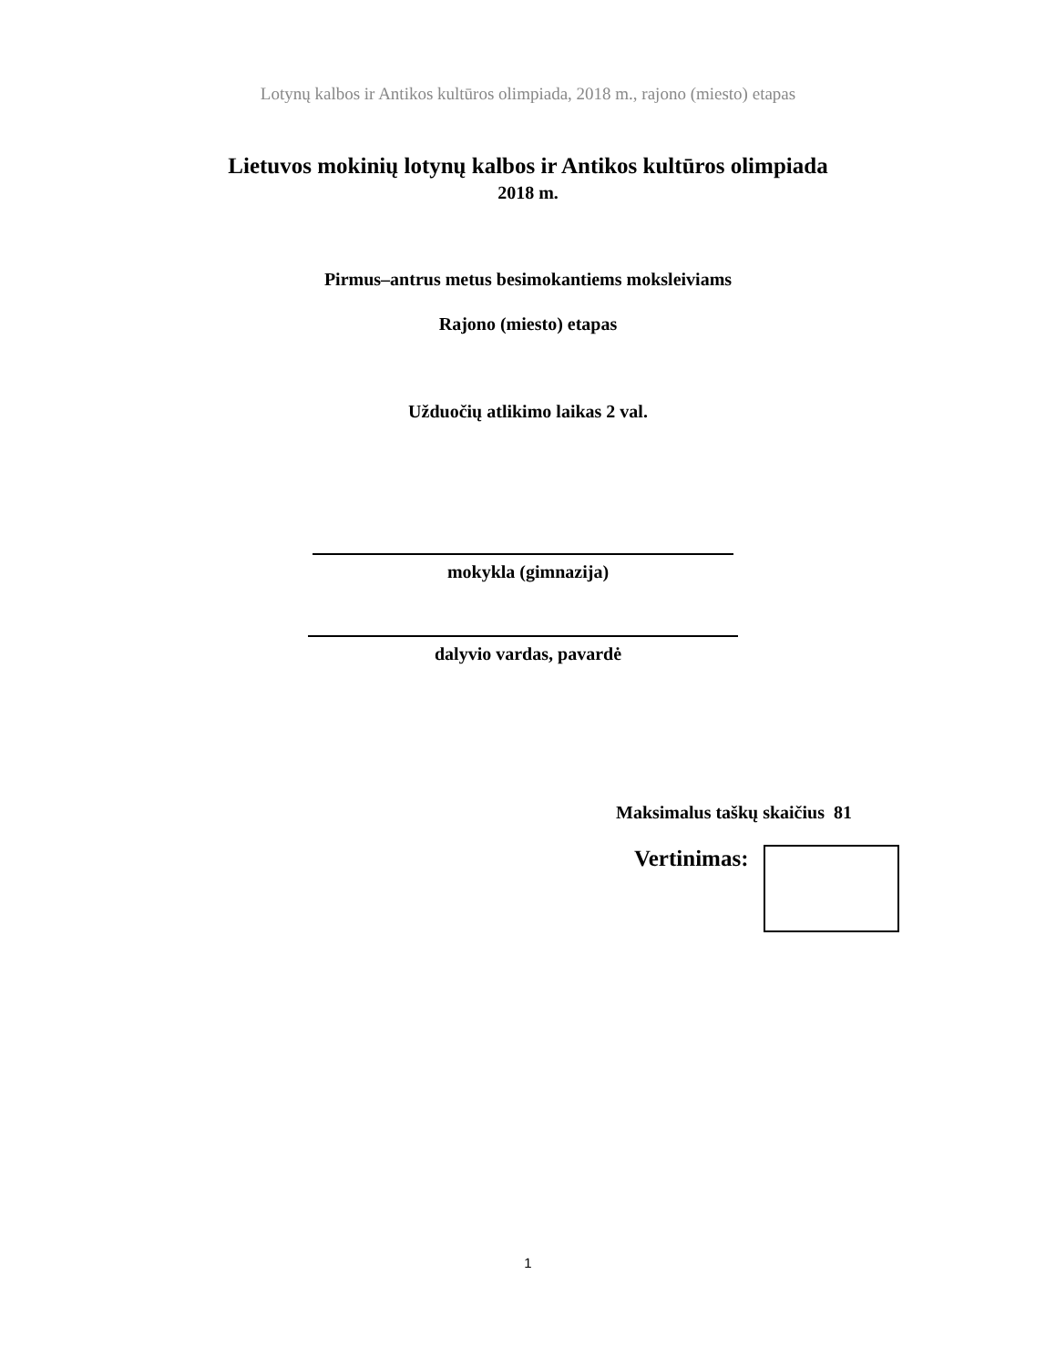Lotynų kalbos ir Antikos kultūros olimpiada, 2018 m., rajono (miesto) etapas
Lietuvos mokinių lotynų kalbos ir Antikos kultūros olimpiada
2018 m.
Pirmus–antrus metus besimokantiems moksleiviams
Rajono (miesto) etapas
Užduočių atlikimo laikas 2 val.
mokykla (gimnazija)
dalyvio vardas, pavardė
Maksimalus taškų skaičius 81
Vertinimas:
1